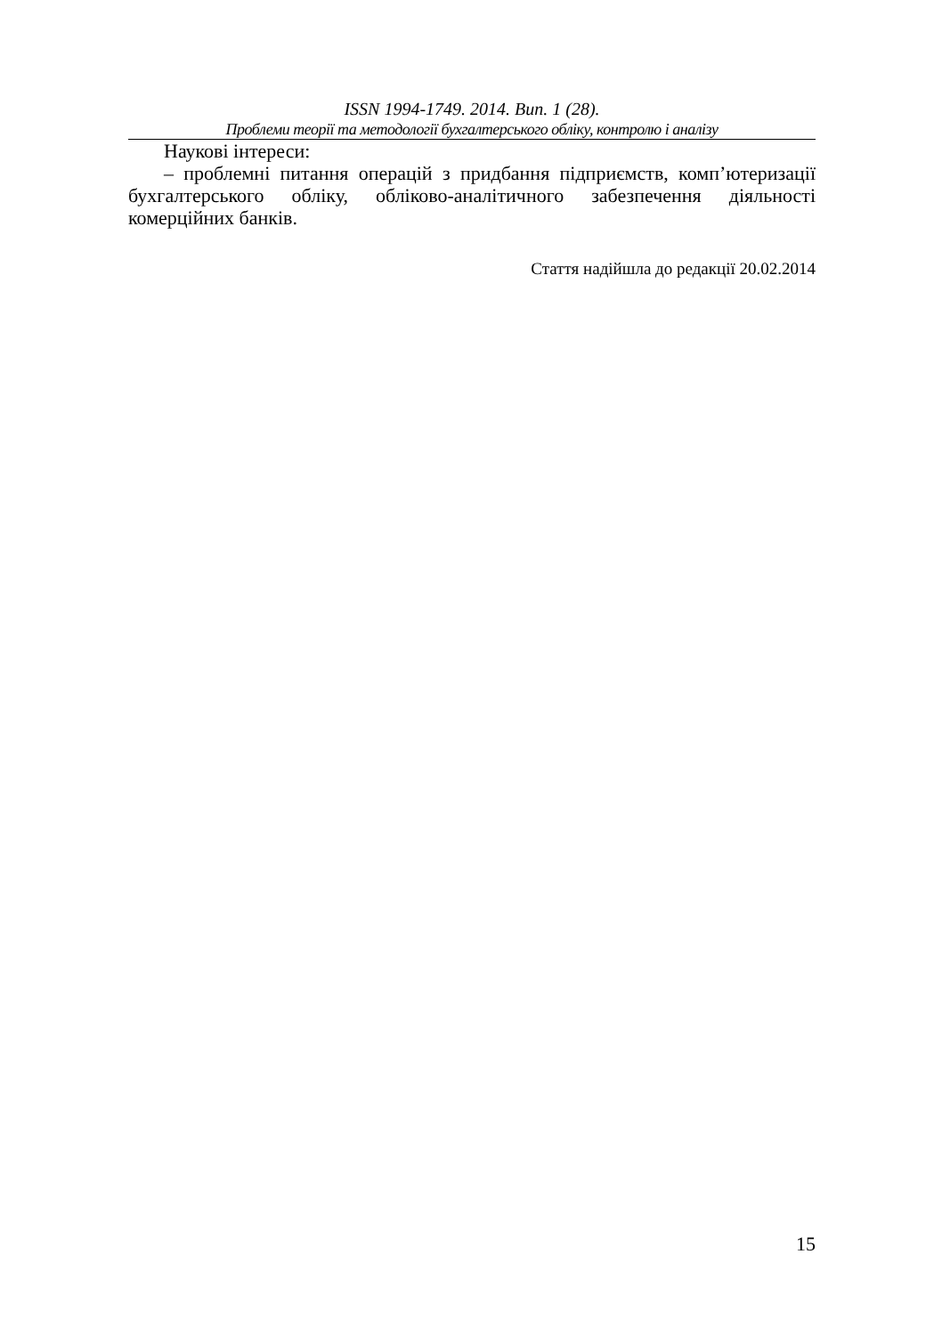ISSN 1994-1749. 2014. Вип. 1 (28).
Проблеми теорії та методології бухгалтерського обліку, контролю і аналізу
Наукові інтереси:
– проблемні питання операцій з придбання підприємств, комп’ютеризації бухгалтерського обліку, обліково-аналітичного забезпечення діяльності комерційних банків.
Стаття надійшла до редакції 20.02.2014
15